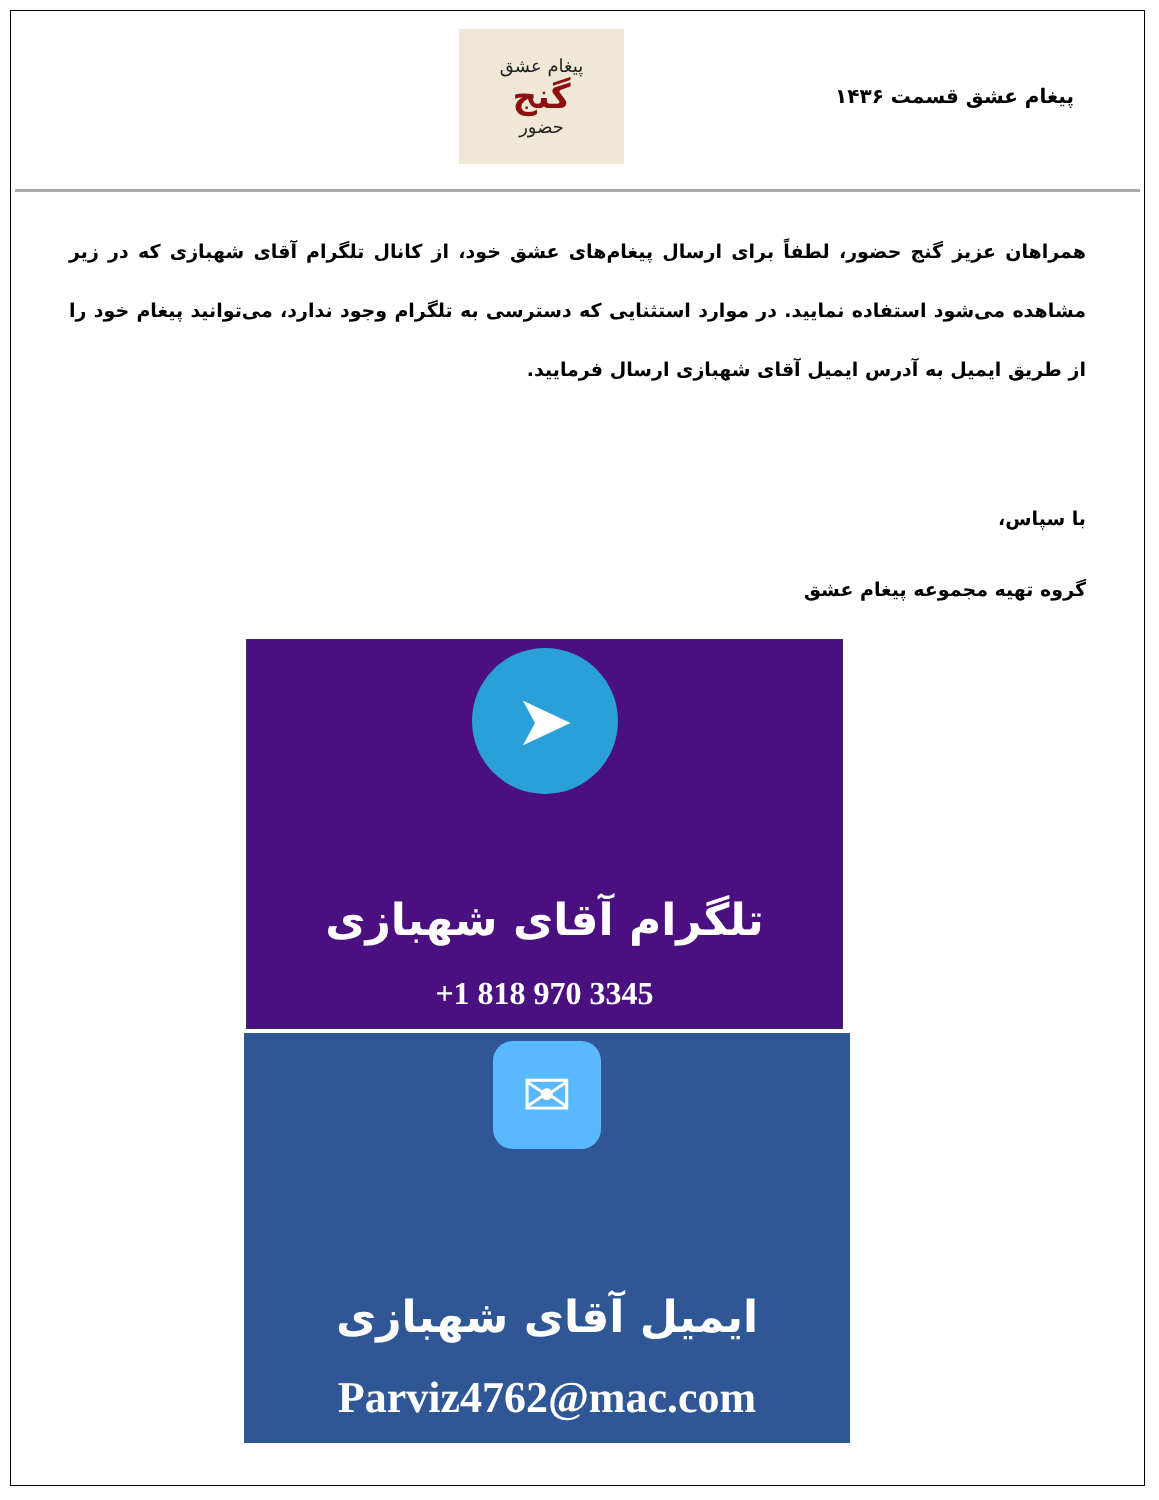پیغام عشق قسمت ۱۴۳۶
پیغام عشق
گنج
حضور
همراهان عزیز گنج حضور، لطفاً برای ارسال پیغام‌های عشق خود، از کانال تلگرام آقای شهبازی که در زیر مشاهده می‌شود استفاده نمایید. در موارد استثنایی که دسترسی به تلگرام وجود ندارد، می‌توانید پیغام خود را از طریق ایمیل به آدرس ایمیل آقای شهبازی ارسال فرمایید.
با سپاس،
گروه تهیه مجموعه پیغام عشق
➤
تلگرام آقای شهبازی
+1 818 970 3345
✉
ایمیل آقای شهبازی
Parviz4762@mac.com